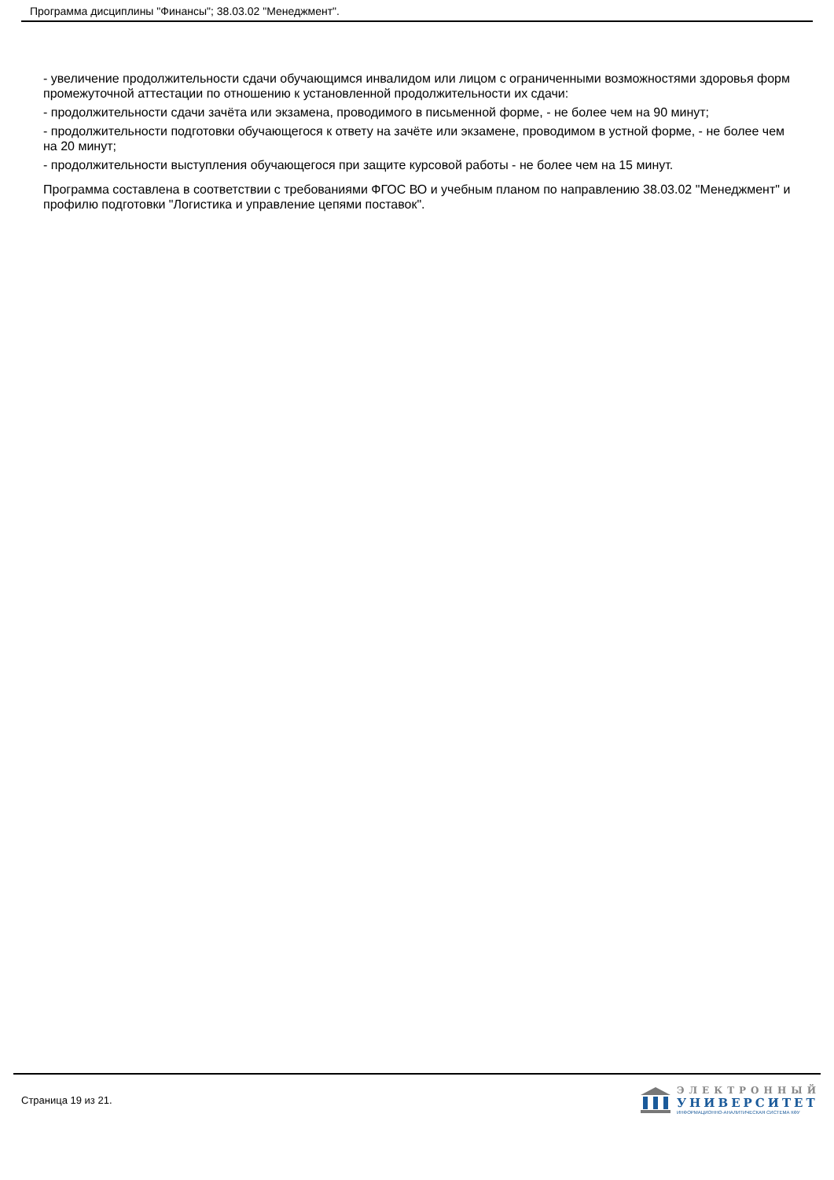Программа дисциплины "Финансы"; 38.03.02 "Менеджмент".
- увеличение продолжительности сдачи обучающимся инвалидом или лицом с ограниченными возможностями здоровья форм промежуточной аттестации по отношению к установленной продолжительности их сдачи:
- продолжительности сдачи зачёта или экзамена, проводимого в письменной форме, - не более чем на 90 минут;
- продолжительности подготовки обучающегося к ответу на зачёте или экзамене, проводимом в устной форме, - не более чем на 20 минут;
- продолжительности выступления обучающегося при защите курсовой работы - не более чем на 15 минут.
Программа составлена в соответствии с требованиями ФГОС ВО и учебным планом по направлению 38.03.02 "Менеджмент" и профилю подготовки "Логистика и управление цепями поставок".
Страница 19 из 21.
ЭЛЕКТРОННЫЙ
УНИВЕРСИТЕТ
ИНФОРМАЦИОННО-АНАЛИТИЧЕСКАЯ СИСТЕМА КФУ